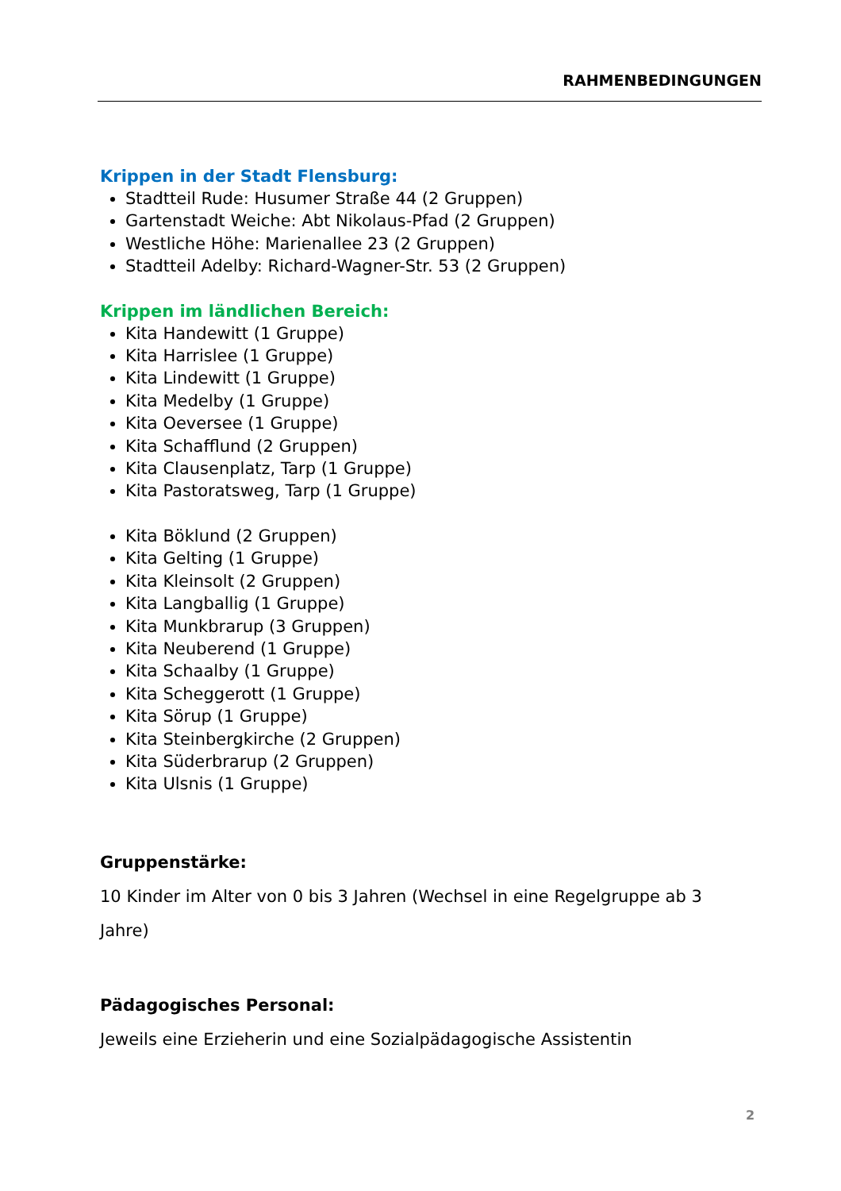RAHMENBEDINGUNGEN
Krippen in der Stadt Flensburg:
Stadtteil Rude: Husumer Straße 44 (2 Gruppen)
Gartenstadt Weiche: Abt Nikolaus-Pfad (2 Gruppen)
Westliche Höhe: Marienallee 23 (2 Gruppen)
Stadtteil Adelby: Richard-Wagner-Str. 53 (2 Gruppen)
Krippen im ländlichen Bereich:
Kita Handewitt (1 Gruppe)
Kita Harrislee (1 Gruppe)
Kita Lindewitt (1 Gruppe)
Kita Medelby (1 Gruppe)
Kita Oeversee (1 Gruppe)
Kita Schafflund (2 Gruppen)
Kita Clausenplatz, Tarp (1 Gruppe)
Kita Pastoratsweg, Tarp (1 Gruppe)
Kita Böklund (2 Gruppen)
Kita Gelting (1 Gruppe)
Kita Kleinsolt (2 Gruppen)
Kita Langballig (1 Gruppe)
Kita Munkbrarup (3 Gruppen)
Kita Neuberend (1 Gruppe)
Kita Schaalby (1 Gruppe)
Kita Scheggerott (1 Gruppe)
Kita Sörup (1 Gruppe)
Kita Steinbergkirche (2 Gruppen)
Kita Süderbrarup (2 Gruppen)
Kita Ulsnis (1 Gruppe)
Gruppenstärke:
10 Kinder im Alter von 0 bis 3 Jahren (Wechsel in eine Regelgruppe ab 3 Jahre)
Pädagogisches Personal:
Jeweils eine Erzieherin und eine Sozialpädagogische Assistentin
2